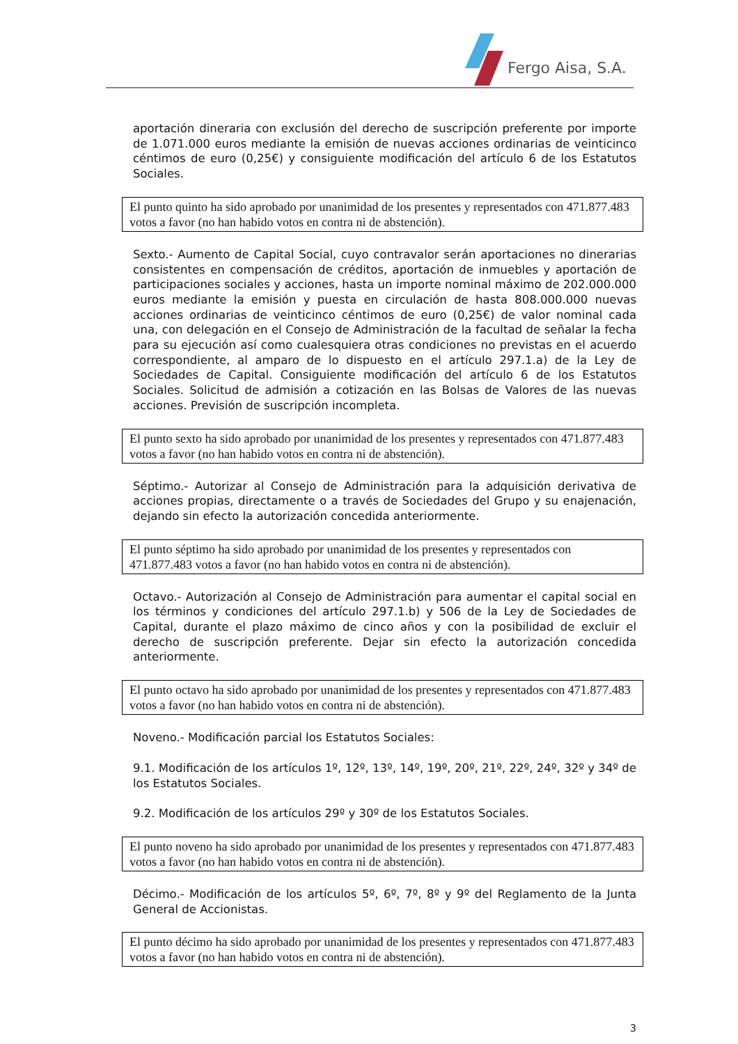Fergo Aisa, S.A.
aportación dineraria con exclusión del derecho de suscripción preferente por importe de 1.071.000 euros mediante la emisión de nuevas acciones ordinarias de veinticinco céntimos de euro (0,25€) y consiguiente modificación del artículo 6 de los Estatutos Sociales.
El punto quinto ha sido aprobado por unanimidad de los presentes y representados con 471.877.483 votos a favor (no han habido votos en contra ni de abstención).
Sexto.- Aumento de Capital Social, cuyo contravalor serán aportaciones no dinerarias consistentes en compensación de créditos, aportación de inmuebles y aportación de participaciones sociales y acciones, hasta un importe nominal máximo de 202.000.000 euros mediante la emisión y puesta en circulación de hasta 808.000.000 nuevas acciones ordinarias de veinticinco céntimos de euro (0,25€) de valor nominal cada una, con delegación en el Consejo de Administración de la facultad de señalar la fecha para su ejecución así como cualesquiera otras condiciones no previstas en el acuerdo correspondiente, al amparo de lo dispuesto en el artículo 297.1.a) de la Ley de Sociedades de Capital. Consiguiente modificación del artículo 6 de los Estatutos Sociales. Solicitud de admisión a cotización en las Bolsas de Valores de las nuevas acciones. Previsión de suscripción incompleta.
El punto sexto ha sido aprobado por unanimidad de los presentes y representados con 471.877.483 votos a favor (no han habido votos en contra ni de abstención).
Séptimo.- Autorizar al Consejo de Administración para la adquisición derivativa de acciones propias, directamente o a través de Sociedades del Grupo y su enajenación, dejando sin efecto la autorización concedida anteriormente.
El punto séptimo ha sido aprobado por unanimidad de los presentes y representados con 471.877.483 votos a favor (no han habido votos en contra ni de abstención).
Octavo.- Autorización al Consejo de Administración para aumentar el capital social en los términos y condiciones del artículo 297.1.b) y 506 de la Ley de Sociedades de Capital, durante el plazo máximo de cinco años y con la posibilidad de excluir el derecho de suscripción preferente. Dejar sin efecto la autorización concedida anteriormente.
El punto octavo ha sido aprobado por unanimidad de los presentes y representados con 471.877.483 votos a favor (no han habido votos en contra ni de abstención).
Noveno.- Modificación parcial los Estatutos Sociales:
9.1. Modificación de los artículos 1º, 12º, 13º, 14º, 19º, 20º, 21º, 22º, 24º, 32º y 34º de los Estatutos Sociales.
9.2. Modificación de los artículos 29º y 30º de los Estatutos Sociales.
El punto noveno ha sido aprobado por unanimidad de los presentes y representados con 471.877.483 votos a favor (no han habido votos en contra ni de abstención).
Décimo.- Modificación de los artículos 5º, 6º, 7º, 8º y 9º del Reglamento de la Junta General de Accionistas.
El punto décimo ha sido aprobado por unanimidad de los presentes y representados con 471.877.483 votos a favor (no han habido votos en contra ni de abstención).
3